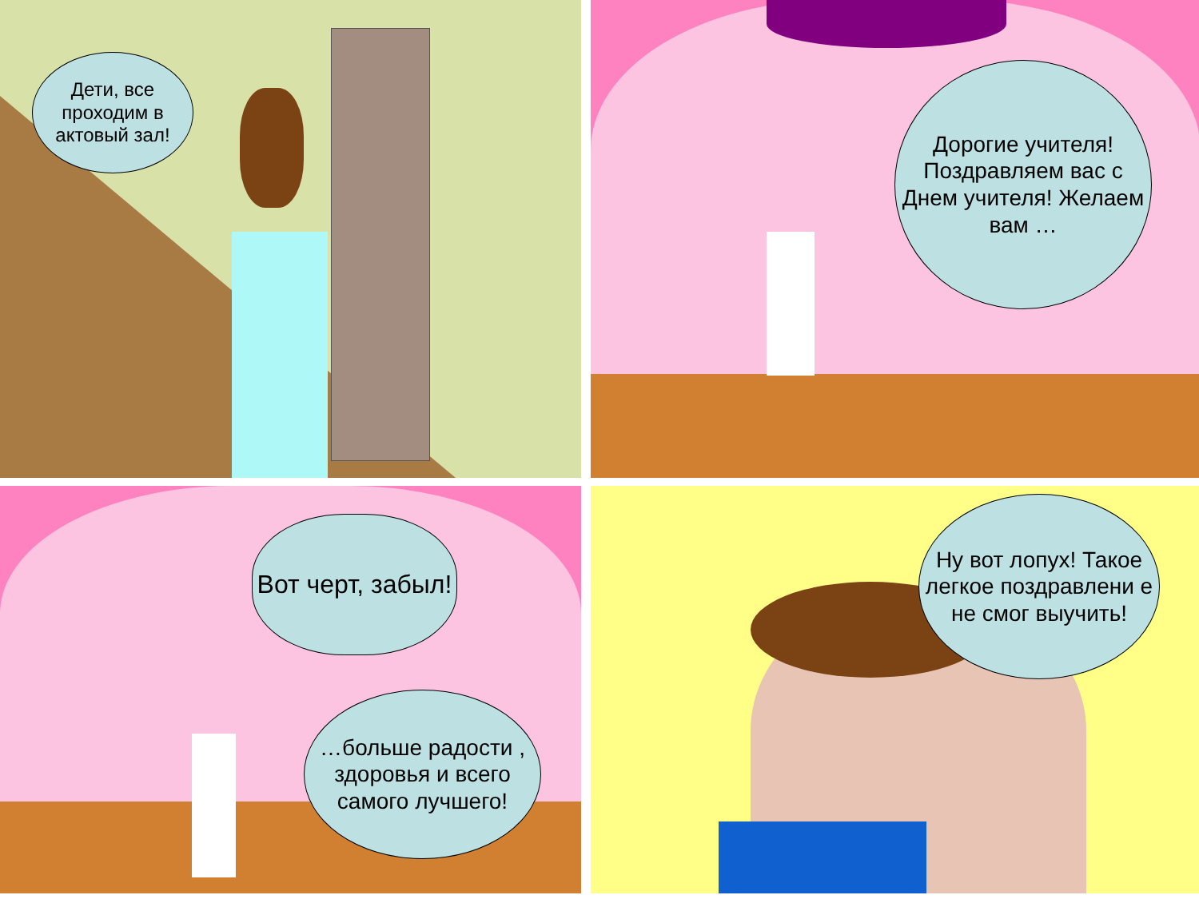Дети, все проходим в актовый зал!
Дорогие учителя! Поздравляем вас с Днем учителя! Желаем вам …
Вот черт, забыл!
…больше радости , здоровья и всего самого лучшего!
Ну вот лопух! Такое легкое поздравлени е не смог выучить!